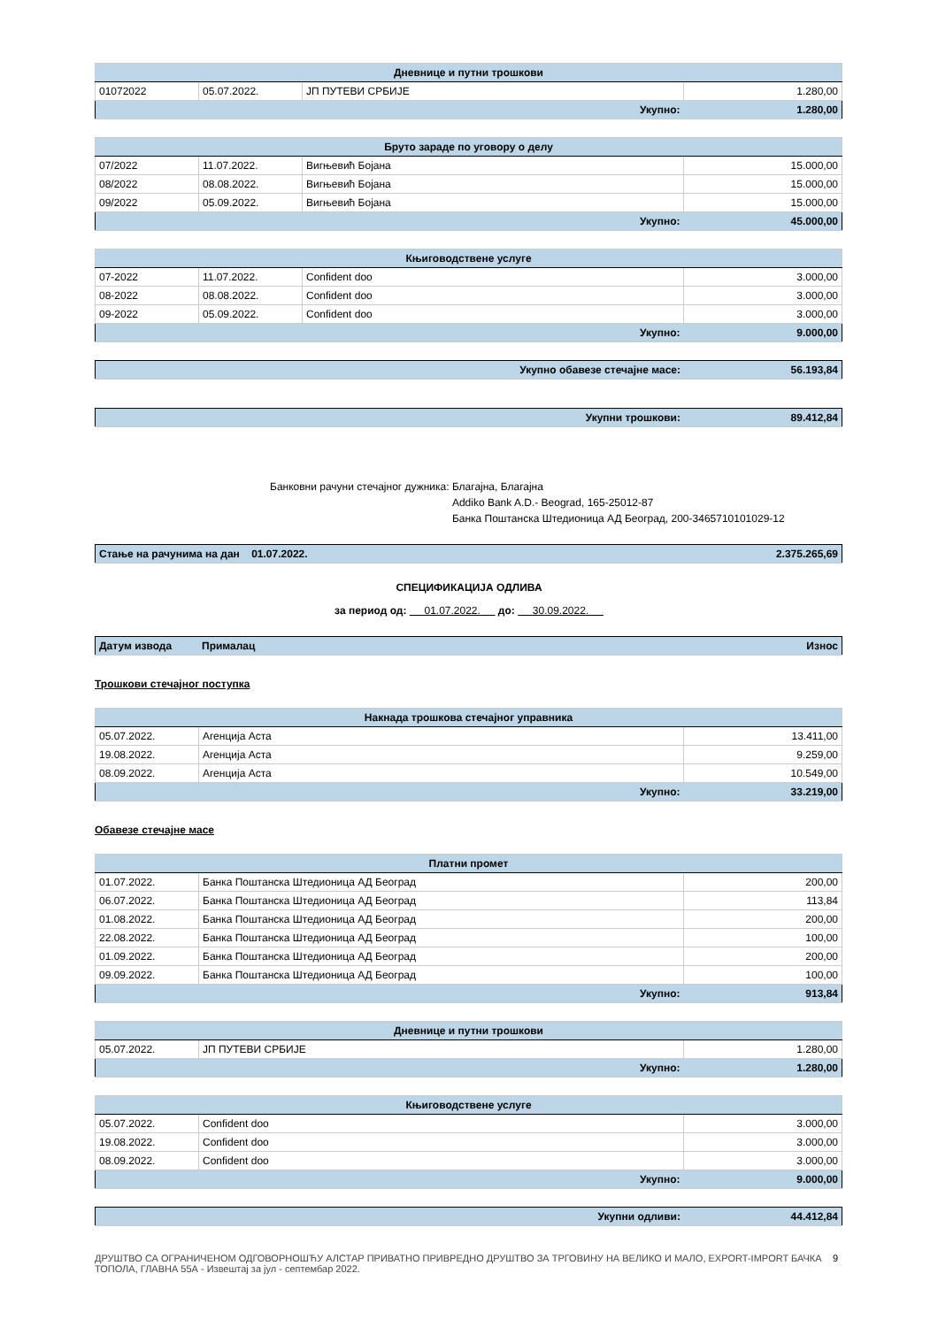| Дневнице и путни трошкови | | | |
| --- | --- | --- | --- |
| 01072022 | 05.07.2022. | ЈП ПУТЕВИ СРБИЈЕ | 1.280,00 |
| Укупно: | | | 1.280,00 |
| Бруто зараде по уговору о делу | | | |
| --- | --- | --- | --- |
| 07/2022 | 11.07.2022. | Вигњевић Бојана | 15.000,00 |
| 08/2022 | 08.08.2022. | Вигњевић Бојана | 15.000,00 |
| 09/2022 | 05.09.2022. | Вигњевић Бојана | 15.000,00 |
| Укупно: | | | 45.000,00 |
| Књиговодствене услуге | | | |
| --- | --- | --- | --- |
| 07-2022 | 11.07.2022. | Confident doo | 3.000,00 |
| 08-2022 | 08.08.2022. | Confident doo | 3.000,00 |
| 09-2022 | 05.09.2022. | Confident doo | 3.000,00 |
| Укупно: | | | 9.000,00 |
| Укупно обавезе стечајне масе: | 56.193,84 |
| Укупни трошкови: | 89.412,84 |
Банковни рачуни стечајног дужника:
Благајна, Благајна
Addiko Bank A.D.- Beograd, 165-25012-87
Банка Поштанска Штедионица АД Београд, 200-3465710101029-12
| Стање на рачунима на дан 01.07.2022. | 2.375.265,69 |
СПЕЦИФИКАЦИЈА ОДЛИВА
за период од: 01.07.2022. до: 30.09.2022.
| Датум извода | Прималац | Износ |
Трошкови стечајног поступка
| Накнада трошкова стечајног управника | | |
| --- | --- | --- |
| 05.07.2022. | Агенција Аста | 13.411,00 |
| 19.08.2022. | Агенција Аста | 9.259,00 |
| 08.09.2022. | Агенција Аста | 10.549,00 |
| Укупно: | | 33.219,00 |
Обавезе стечајне масе
| Платни промет | | |
| --- | --- | --- |
| 01.07.2022. | Банка Поштанска Штедионица АД Београд | 200,00 |
| 06.07.2022. | Банка Поштанска Штедионица АД Београд | 113,84 |
| 01.08.2022. | Банка Поштанска Штедионица АД Београд | 200,00 |
| 22.08.2022. | Банка Поштанска Штедионица АД Београд | 100,00 |
| 01.09.2022. | Банка Поштанска Штедионица АД Београд | 200,00 |
| 09.09.2022. | Банка Поштанска Штедионица АД Београд | 100,00 |
| Укупно: | | 913,84 |
| Дневнице и путни трошкови | | |
| --- | --- | --- |
| 05.07.2022. | ЈП ПУТЕВИ СРБИЈЕ | 1.280,00 |
| Укупно: | | 1.280,00 |
| Књиговодствене услуге | | |
| --- | --- | --- |
| 05.07.2022. | Confident doo | 3.000,00 |
| 19.08.2022. | Confident doo | 3.000,00 |
| 08.09.2022. | Confident doo | 3.000,00 |
| Укупно: | | 9.000,00 |
| Укупни одливи: | 44.412,84 |
ДРУШТВО СА ОГРАНИЧЕНОМ ОДГОВОРНОШЋУ АЛСТАР ПРИВАТНО ПРИВРЕДНО ДРУШТВО ЗА ТРГОВИНУ НА ВЕЛИКО И МАЛО, EXPORT-IMPORT БАЧКА ТОПОЛА, ГЛАВНА 55А - Извештај за јул - септембар 2022.
9